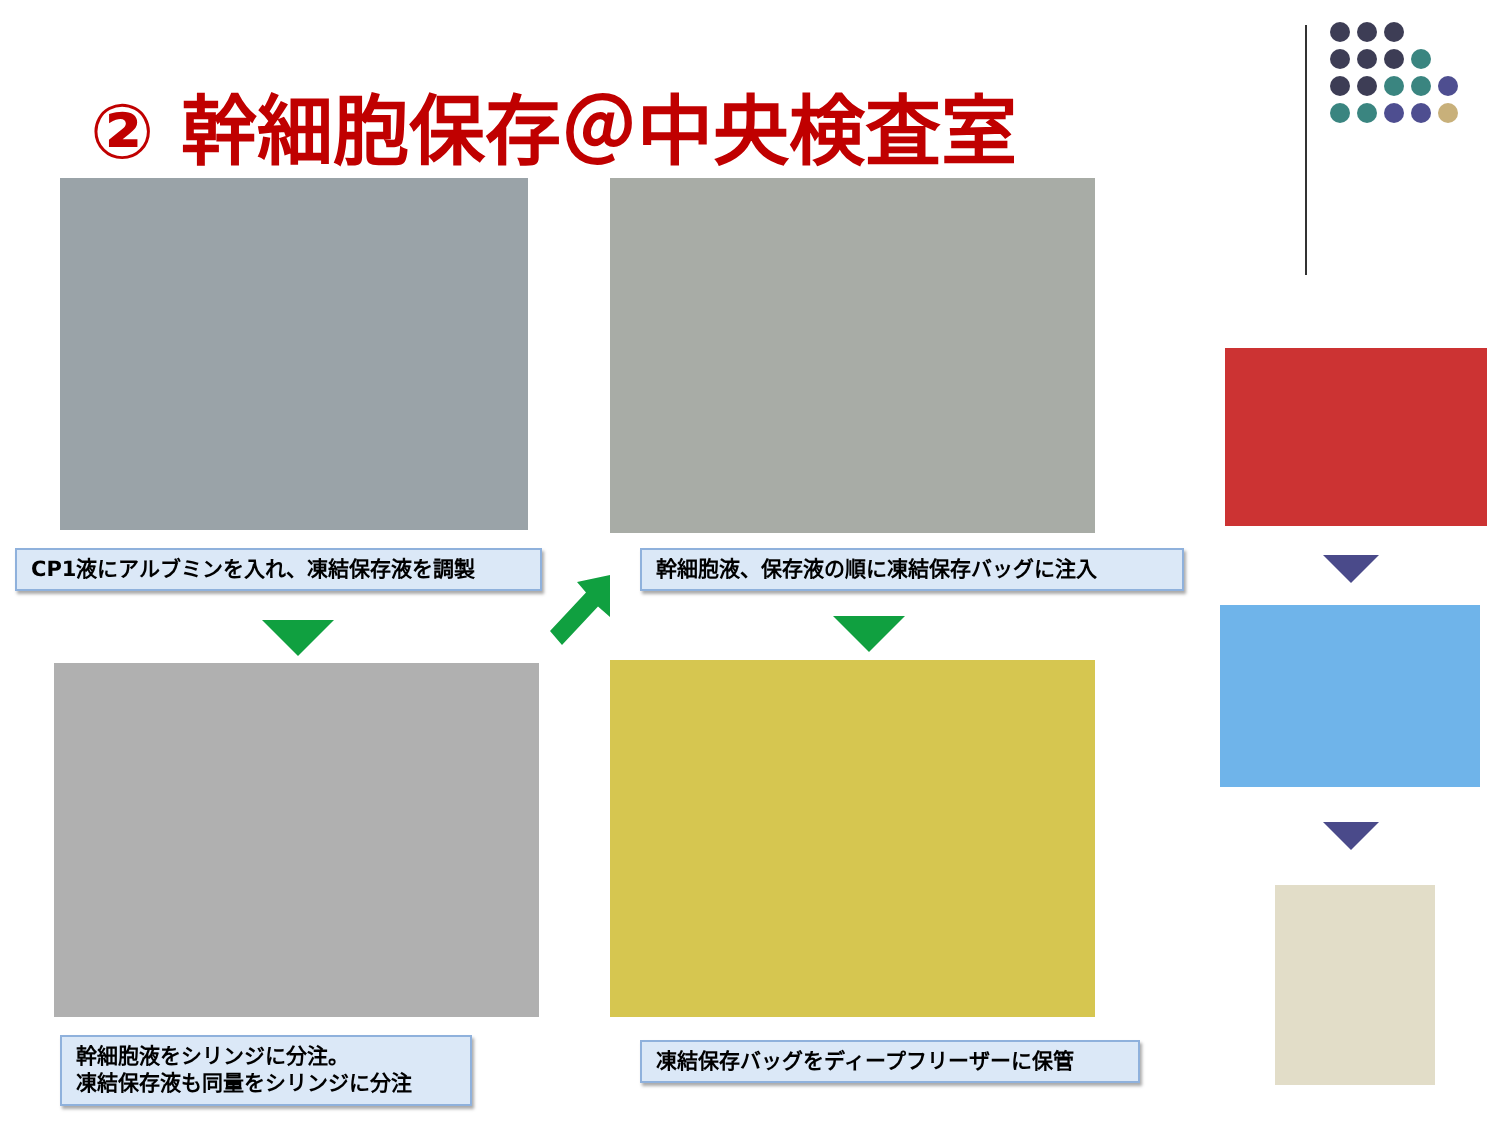② 幹細胞保存＠中央検査室
CP1液にアルブミンを入れ、凍結保存液を調製 幹細胞液、保存液の順に凍結保存バッグに注入
幹細胞液をシリンジに分注。
凍結保存液も同量をシリンジに分注
凍結保存バッグをディープフリーザーに保管